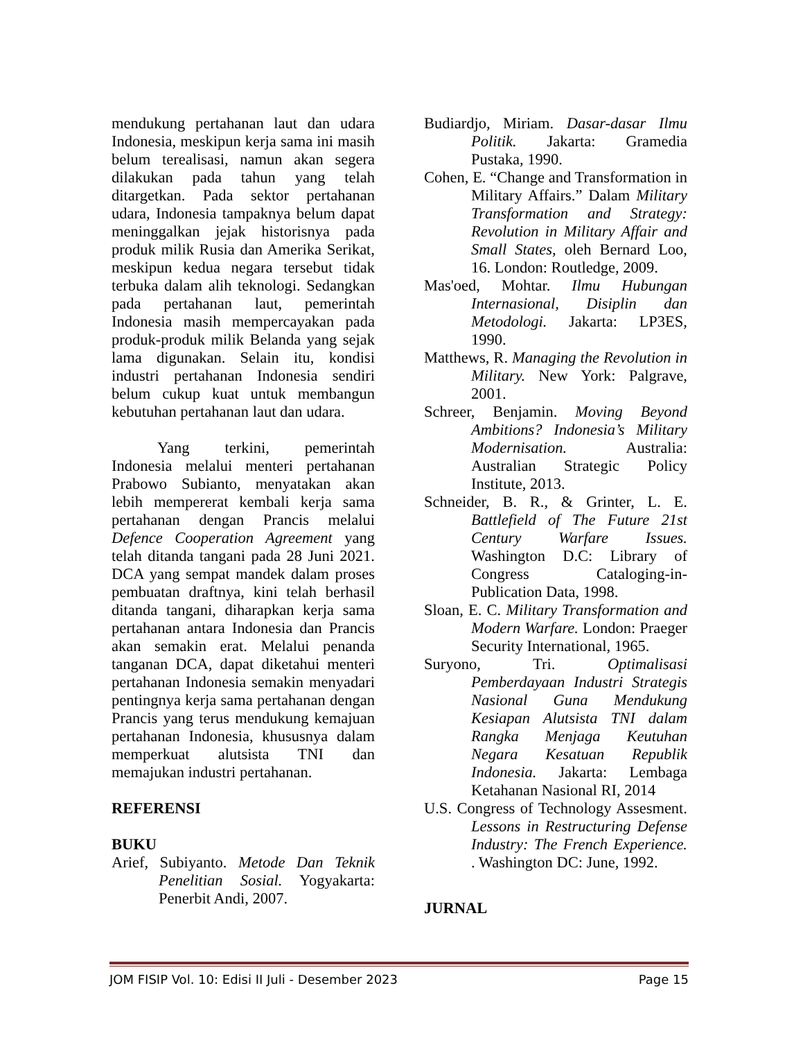mendukung pertahanan laut dan udara Indonesia, meskipun kerja sama ini masih belum terealisasi, namun akan segera dilakukan pada tahun yang telah ditargetkan. Pada sektor pertahanan udara, Indonesia tampaknya belum dapat meninggalkan jejak historisnya pada produk milik Rusia dan Amerika Serikat, meskipun kedua negara tersebut tidak terbuka dalam alih teknologi. Sedangkan pada pertahanan laut, pemerintah Indonesia masih mempercayakan pada produk-produk milik Belanda yang sejak lama digunakan. Selain itu, kondisi industri pertahanan Indonesia sendiri belum cukup kuat untuk membangun kebutuhan pertahanan laut dan udara.
Yang terkini, pemerintah Indonesia melalui menteri pertahanan Prabowo Subianto, menyatakan akan lebih mempererat kembali kerja sama pertahanan dengan Prancis melalui Defence Cooperation Agreement yang telah ditanda tangani pada 28 Juni 2021. DCA yang sempat mandek dalam proses pembuatan draftnya, kini telah berhasil ditanda tangani, diharapkan kerja sama pertahanan antara Indonesia dan Prancis akan semakin erat. Melalui penanda tanganan DCA, dapat diketahui menteri pertahanan Indonesia semakin menyadari pentingnya kerja sama pertahanan dengan Prancis yang terus mendukung kemajuan pertahanan Indonesia, khususnya dalam memperkuat alutsista TNI dan memajukan industri pertahanan.
REFERENSI
BUKU
Arief, Subiyanto. Metode Dan Teknik Penelitian Sosial. Yogyakarta: Penerbit Andi, 2007.
Budiardjo, Miriam. Dasar-dasar Ilmu Politik. Jakarta: Gramedia Pustaka, 1990.
Cohen, E. “Change and Transformation in Military Affairs.” Dalam Military Transformation and Strategy: Revolution in Military Affair and Small States, oleh Bernard Loo, 16. London: Routledge, 2009.
Mas'oed, Mohtar. Ilmu Hubungan Internasional, Disiplin dan Metodologi. Jakarta: LP3ES, 1990.
Matthews, R. Managing the Revolution in Military. New York: Palgrave, 2001.
Schreer, Benjamin. Moving Beyond Ambitions? Indonesia’s Military Modernisation. Australia: Australian Strategic Policy Institute, 2013.
Schneider, B. R., & Grinter, L. E. Battlefield of The Future 21st Century Warfare Issues. Washington D.C: Library of Congress Cataloging-in-Publication Data, 1998.
Sloan, E. C. Military Transformation and Modern Warfare. London: Praeger Security International, 1965.
Suryono, Tri. Optimalisasi Pemberdayaan Industri Strategis Nasional Guna Mendukung Kesiapan Alutsista TNI dalam Rangka Menjaga Keutuhan Negara Kesatuan Republik Indonesia. Jakarta: Lembaga Ketahanan Nasional RI, 2014
U.S. Congress of Technology Assesment. Lessons in Restructuring Defense Industry: The French Experience. . Washington DC: June, 1992.
JURNAL
JOM FISIP Vol. 10: Edisi II Juli - Desember 2023 Page 15